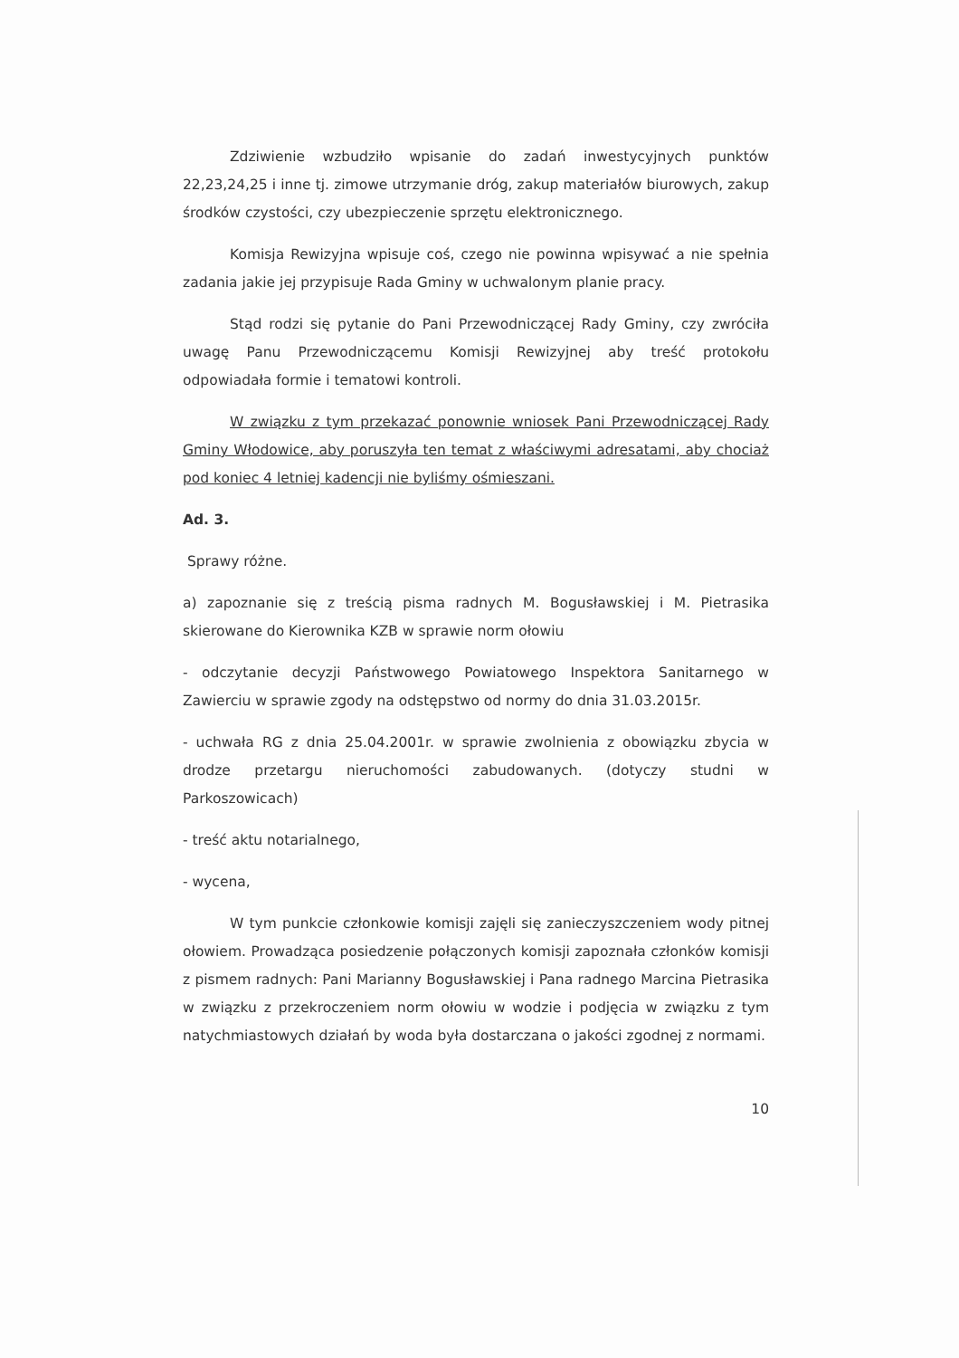Zdziwienie wzbudziło wpisanie do zadań inwestycyjnych punktów 22,23,24,25 i inne tj. zimowe utrzymanie dróg, zakup materiałów biurowych, zakup środków czystości, czy ubezpieczenie sprzętu elektronicznego.
Komisja Rewizyjna wpisuje coś, czego nie powinna wpisywać a nie spełnia zadania jakie jej przypisuje Rada Gminy w uchwalonym planie pracy.
Stąd rodzi się pytanie do Pani Przewodniczącej Rady Gminy, czy zwróciła uwagę Panu Przewodniczącemu Komisji Rewizyjnej aby treść protokołu odpowiadała formie i tematowi kontroli.
W związku z tym przekazać ponownie wniosek Pani Przewodniczącej Rady Gminy Włodowice, aby poruszyła ten temat z właściwymi adresatami, aby chociaż pod koniec 4 letniej kadencji nie byliśmy ośmieszani.
Ad. 3.
Sprawy różne.
a) zapoznanie się z treścią pisma radnych M. Bogusławskiej i M. Pietrasika skierowane do Kierownika KZB w sprawie norm ołowiu
- odczytanie decyzji Państwowego Powiatowego Inspektora Sanitarnego w Zawierciu w sprawie zgody na odstępstwo od normy do dnia 31.03.2015r.
- uchwała RG z dnia 25.04.2001r. w sprawie zwolnienia z obowiązku zbycia w drodze przetargu nieruchomości zabudowanych. (dotyczy studni w Parkoszowicach)
- treść aktu notarialnego,
- wycena,
W tym punkcie członkowie komisji zajęli się zanieczyszczeniem wody pitnej ołowiem. Prowadząca posiedzenie połączonych komisji zapoznała członków komisji z pismem radnych: Pani Marianny Bogusławskiej i Pana radnego Marcina Pietrasika w związku z przekroczeniem norm ołowiu w wodzie i podjęcia w związku z tym natychmiastowych działań by woda była dostarczana o jakości zgodnej z normami.
10